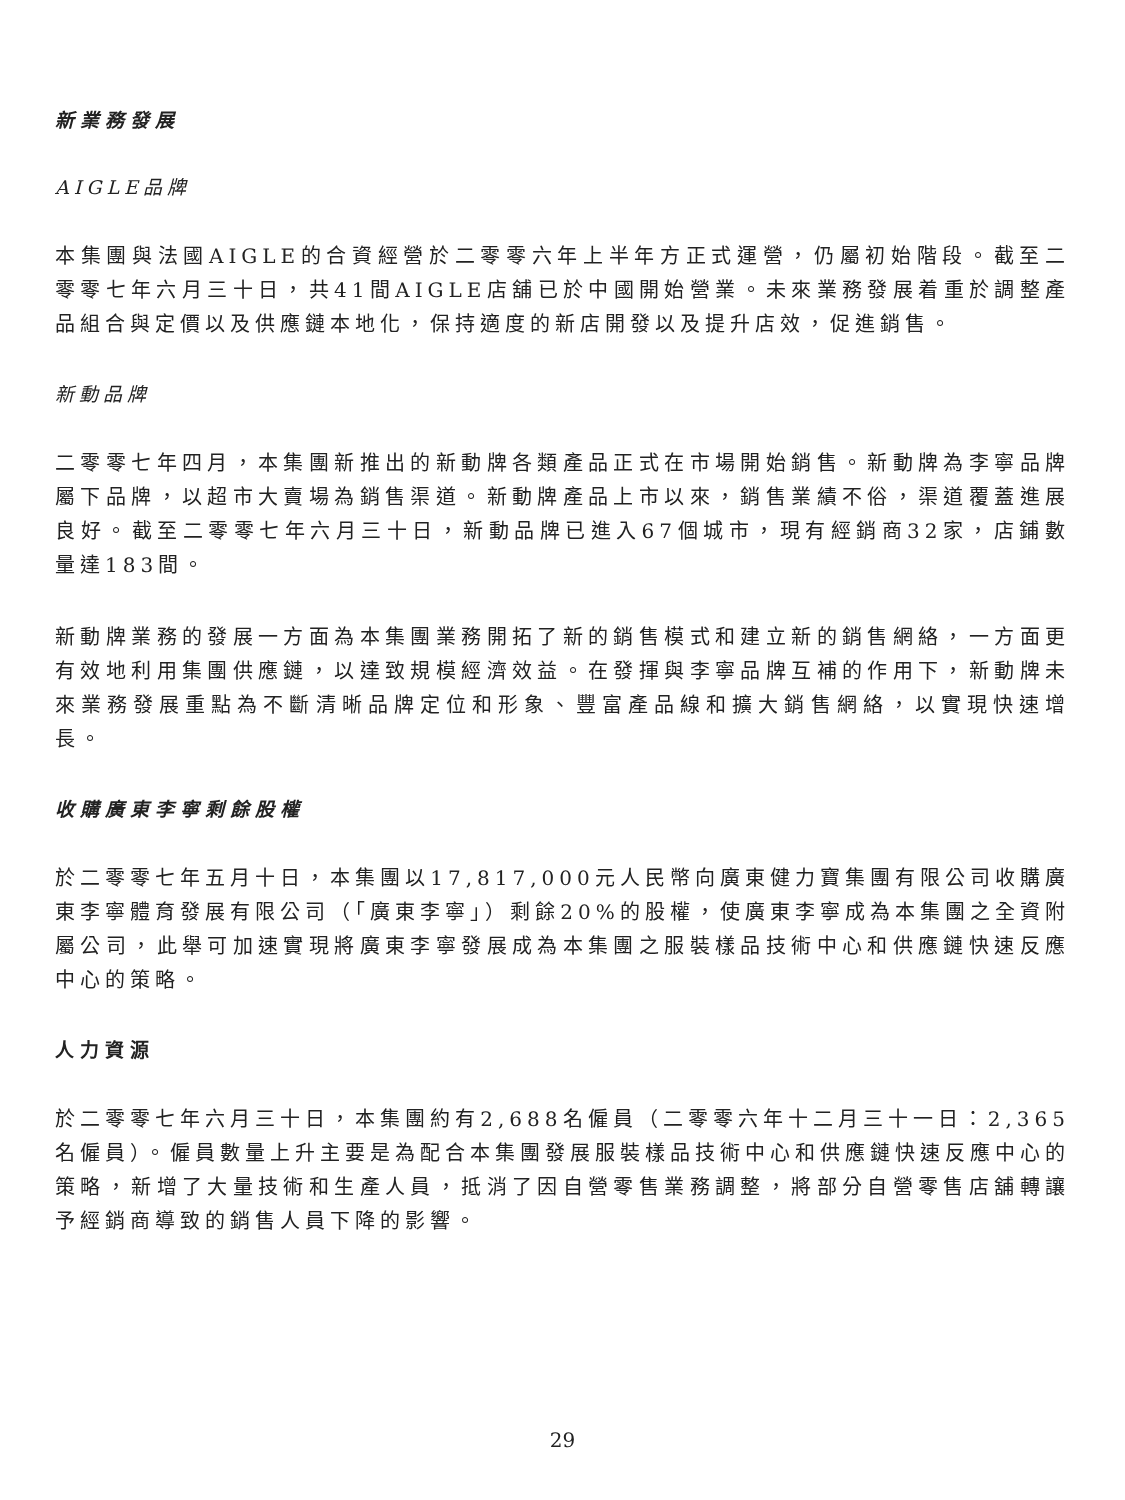新業務發展
AIGLE品牌
本集團與法國AIGLE的合資經營於二零零六年上半年方正式運營，仍屬初始階段。截至二零零七年六月三十日，共41間AIGLE店舖已於中國開始營業。未來業務發展着重於調整產品組合與定價以及供應鏈本地化，保持適度的新店開發以及提升店效，促進銷售。
新動品牌
二零零七年四月，本集團新推出的新動牌各類產品正式在市場開始銷售。新動牌為李寧品牌屬下品牌，以超市大賣場為銷售渠道。新動牌產品上市以來，銷售業績不俗，渠道覆蓋進展良好。截至二零零七年六月三十日，新動品牌已進入67個城市，現有經銷商32家，店鋪數量達183間。
新動牌業務的發展一方面為本集團業務開拓了新的銷售模式和建立新的銷售網絡，一方面更有效地利用集團供應鏈，以達致規模經濟效益。在發揮與李寧品牌互補的作用下，新動牌未來業務發展重點為不斷清晰品牌定位和形象、豐富產品線和擴大銷售網絡，以實現快速增長。
收購廣東李寧剩餘股權
於二零零七年五月十日，本集團以17,817,000元人民幣向廣東健力寶集團有限公司收購廣東李寧體育發展有限公司（「廣東李寧」）剩餘20%的股權，使廣東李寧成為本集團之全資附屬公司，此舉可加速實現將廣東李寧發展成為本集團之服裝樣品技術中心和供應鏈快速反應中心的策略。
人力資源
於二零零七年六月三十日，本集團約有2,688名僱員（二零零六年十二月三十一日：2,365名僱員）。僱員數量上升主要是為配合本集團發展服裝樣品技術中心和供應鏈快速反應中心的策略，新增了大量技術和生產人員，抵消了因自營零售業務調整，將部分自營零售店舖轉讓予經銷商導致的銷售人員下降的影響。
29